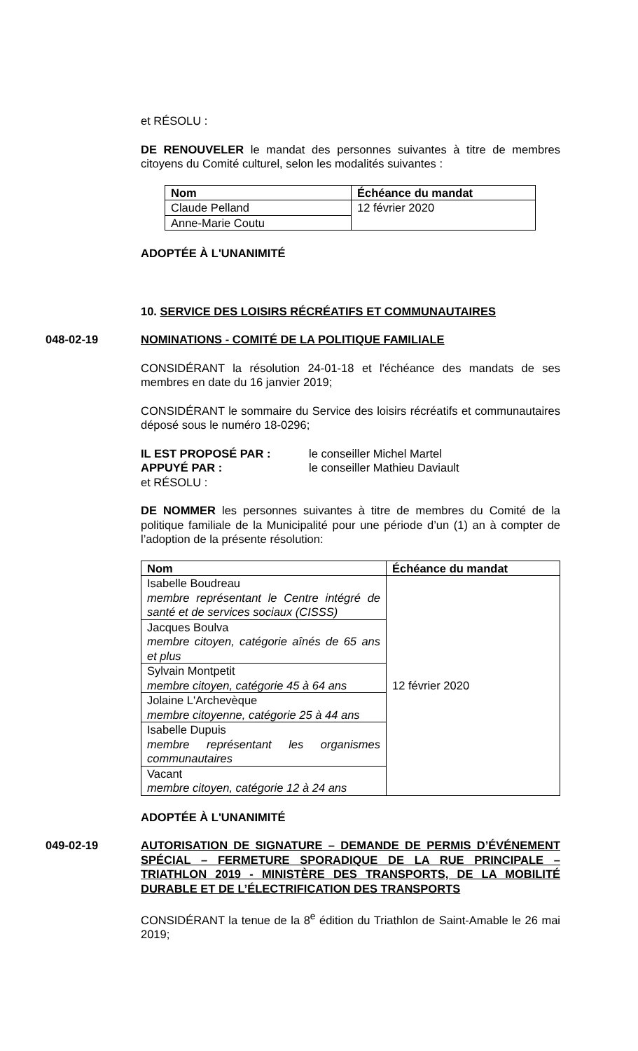et RÉSOLU :
DE RENOUVELER le mandat des personnes suivantes à titre de membres citoyens du Comité culturel, selon les modalités suivantes :
| Nom | Échéance du mandat |
| --- | --- |
| Claude Pelland | 12 février 2020 |
| Anne-Marie Coutu | |
ADOPTÉE À L'UNANIMITÉ
10. SERVICE DES LOISIRS RÉCRÉATIFS ET COMMUNAUTAIRES
048-02-19 NOMINATIONS - COMITÉ DE LA POLITIQUE FAMILIALE
CONSIDÉRANT la résolution 24-01-18 et l'échéance des mandats de ses membres en date du 16 janvier 2019;
CONSIDÉRANT le sommaire du Service des loisirs récréatifs et communautaires déposé sous le numéro 18-0296;
IL EST PROPOSÉ PAR : le conseiller Michel Martel
APPUYÉ PAR : le conseiller Mathieu Daviault
et RÉSOLU :
DE NOMMER les personnes suivantes à titre de membres du Comité de la politique familiale de la Municipalité pour une période d’un (1) an à compter de l’adoption de la présente résolution:
| Nom | Échéance du mandat |
| --- | --- |
| Isabelle Boudreau membre représentant le Centre intégré de santé et de services sociaux (CISSS) | 12 février 2020 |
| Jacques Boulva membre citoyen, catégorie aînés de 65 ans et plus | |
| Sylvain Montpetit membre citoyen, catégorie 45 à 64 ans | |
| Jolaine L'Archevèque membre citoyenne, catégorie 25 à 44 ans | |
| Isabelle Dupuis membre représentant les organismes communautaires | |
| Vacant membre citoyen, catégorie 12 à 24 ans | |
ADOPTÉE À L'UNANIMITÉ
049-02-19 AUTORISATION DE SIGNATURE – DEMANDE DE PERMIS D’ÉVÉNEMENT SPÉCIAL – FERMETURE SPORADIQUE DE LA RUE PRINCIPALE – TRIATHLON 2019 - MINISTÈRE DES TRANSPORTS, DE LA MOBILITÉ DURABLE ET DE L’ÉLECTRIFICATION DES TRANSPORTS
CONSIDÉRANT la tenue de la 8<sup>e</sup> édition du Triathlon de Saint-Amable le 26 mai 2019;